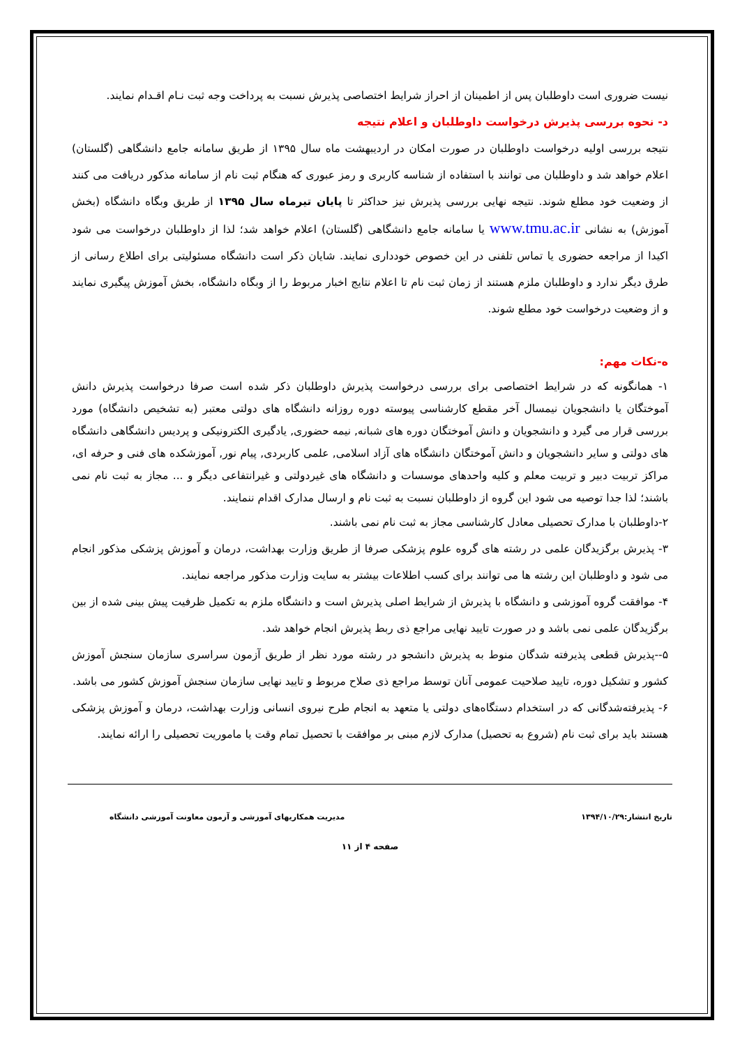نیست ضروری است داوطلبان پس از اطمینان از احراز شرایط اختصاصی پذیرش نسبت به پرداخت وجه ثبت نـام اقـدام نمایند.
د- نحوه بررسی پذیرش درخواست داوطلبان و اعلام نتیجه
نتیجه بررسی اولیه درخواست داوطلبان در صورت امکان در اردیبهشت ماه سال ۱۳۹۵ از طریق سامانه جامع دانشگاهی (گلستان) اعلام خواهد شد و داوطلبان می توانند با استفاده از شناسه کاربری و رمز عبوری که هنگام ثبت نام از سامانه مذکور دریافت می کنند از وضعیت خود مطلع شوند. نتیجه نهایی بررسی پذیرش نیز حداکثر تا پایان تیرماه سال ۱۳۹۵ از طریق وبگاه دانشگاه (بخش آموزش) به نشانی www.tmu.ac.ir یا سامانه جامع دانشگاهی (گلستان) اعلام خواهد شد؛ لذا از داوطلبان درخواست می شود اکیدا از مراجعه حضوری یا تماس تلفنی در این خصوص خودداری نمایند. شایان ذکر است دانشگاه مسئولیتی برای اطلاع رسانی از طرق دیگر ندارد و داوطلبان ملزم هستند از زمان ثبت نام تا اعلام نتایج اخبار مربوط را از وبگاه دانشگاه، بخش آموزش پیگیری نمایند و از وضعیت درخواست خود مطلع شوند.
ه-نکات مهم:
۱- همانگونه که در شرایط اختصاصی برای بررسی درخواست پذیرش داوطلبان ذکر شده است صرفا درخواست پذیرش دانش آموختگان یا دانشجویان نیمسال آخر مقطع کارشناسی پیوسته دوره روزانه دانشگاه های دولتی معتبر (به تشخیص دانشگاه) مورد بررسی قرار می گیرد و دانشجویان و دانش آموختگان دوره های شبانه, نیمه حضوری, یادگیری الکترونیکی و پردیس دانشگاهی دانشگاه های دولتی و سایر دانشجویان و دانش آموختگان دانشگاه های آزاد اسلامی, علمی کاربردی, پیام نور, آموزشکده های فنی و حرفه ای، مراکز تربیت دبیر و تربیت معلم و کلیه واحدهای موسسات و دانشگاه های غیردولتی و غیرانتفاعی دیگر و ... مجاز به ثبت نام نمی باشند؛ لذا جدا توصیه می شود این گروه از داوطلبان نسبت به ثبت نام و ارسال مدارک اقدام ننمایند.
۲-داوطلبان با مدارک تحصیلی معادل کارشناسی مجاز به ثبت نام نمی باشند.
۳- پذیرش برگزیدگان علمی در رشته های گروه علوم پزشکی صرفا از طریق وزارت بهداشت، درمان و آموزش پزشکی مذکور انجام می شود و داوطلبان این رشته ها می توانند برای کسب اطلاعات بیشتر به سایت وزارت مذکور مراجعه نمایند.
۴- موافقت گروه آموزشی و دانشگاه با پذیرش از شرایط اصلی پذیرش است و دانشگاه ملزم به تکمیل ظرفیت پیش بینی شده از بین برگزیدگان علمی نمی باشد و در صورت تایید نهایی مراجع ذی ربط پذیرش انجام خواهد شد.
۵--پذیرش قطعی پذیرفته شدگان منوط به پذیرش دانشجو در رشته مورد نظر از طریق آزمون سراسری سازمان سنجش آموزش کشور و تشکیل دوره، تایید صلاحیت عمومی آنان توسط مراجع ذی صلاح مربوط و تایید نهایی سازمان سنجش آموزش کشور می باشد.
۶- پذیرفته‌شدگانی که در استخدام دستگاه‌های دولتی یا متعهد به انجام طرح نیروی انسانی وزارت بهداشت، درمان و آموزش پزشکی هستند باید برای ثبت نام (شروع به تحصیل) مدارک لازم مبنی بر موافقت با تحصیل تمام وقت یا ماموریت تحصیلی را ارائه نمایند.
تاریخ انتشار:۱۳۹۴/۱۰/۲۹ مدیریت همکاریهای آموزشی و آزمون معاونت آموزشی دانشگاه
صفحه ۴ از ۱۱